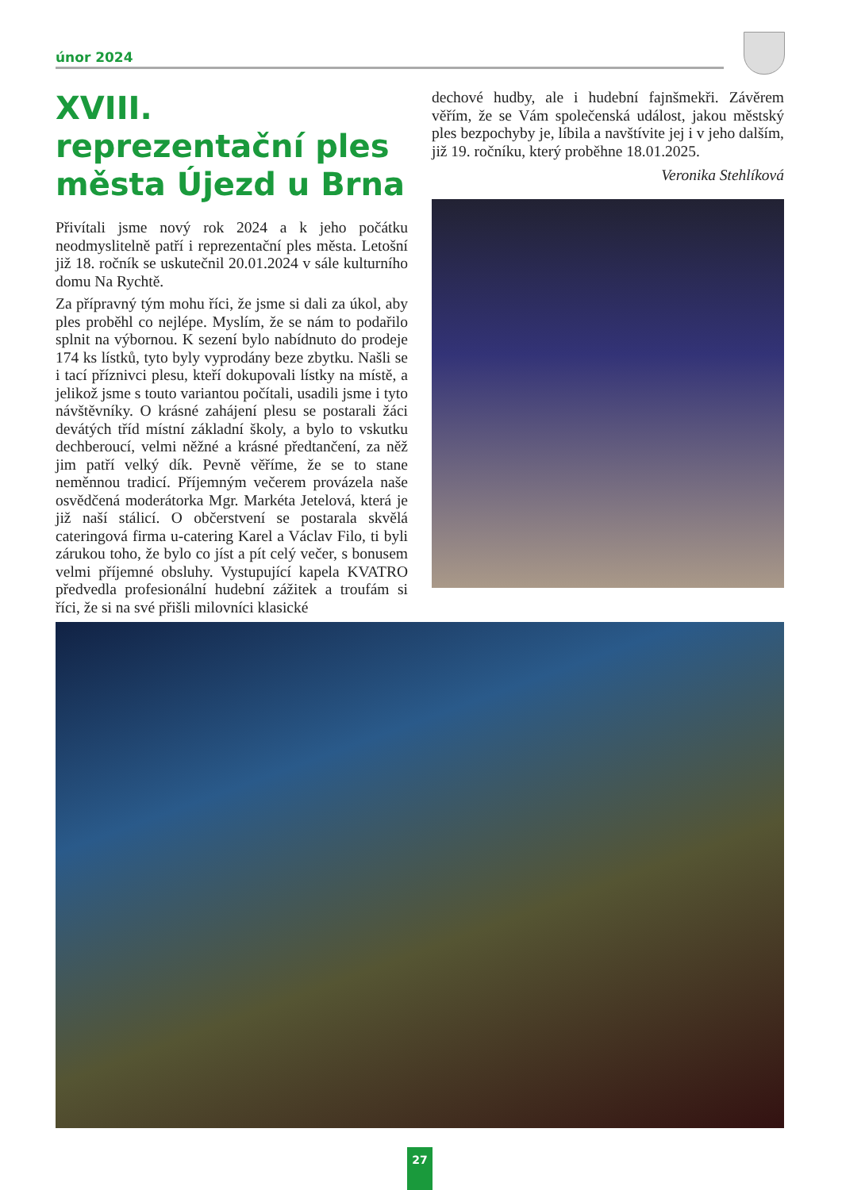únor 2024
XVIII. reprezentační ples města Újezd u Brna
Přivítali jsme nový rok 2024 a k jeho počátku neodmyslitelně patří i reprezentační ples města. Letošní již 18. ročník se uskutečnil 20.01.2024 v sále kulturního domu Na Rychtě.
Za přípravný tým mohu říci, že jsme si dali za úkol, aby ples proběhl co nejlépe. Myslím, že se nám to podařilo splnit na výbornou. K sezení bylo nabídnuto do prodeje 174 ks lístků, tyto byly vyprodány beze zbytku. Našli se i tací příznivci plesu, kteří dokupovali lístky na místě, a jelikož jsme s touto variantou počítali, usadili jsme i tyto návštěvníky. O krásné zahájení plesu se postarali žáci devátých tříd místní základní školy, a bylo to vskutku dechberoucí, velmi něžné a krásné předtančení, za něž jim patří velký dík. Pevně věříme, že se to stane neměnnou tradicí. Příjemným večerem provázela naše osvědčená moderátorka Mgr. Markéta Jetelová, která je již naší stálicí. O občerstvení se postarala skvělá cateringová firma u-catering Karel a Václav Filo, ti byli zárukou toho, že bylo co jíst a pít celý večer, s bonusem velmi příjemné obsluhy. Vystupující kapela KVATRO předvedla profesionální hudební zážitek a troufám si říci, že si na své přišli milovníci klasické
dechové hudby, ale i hudební fajnšmekři. Závěrem věřím, že se Vám společenská událost, jakou městský ples bezpochyby je, líbila a navštívite jej i v jeho dalším, již 19. ročníku, který proběhne 18.01.2025.
Veronika Stehlíková
27